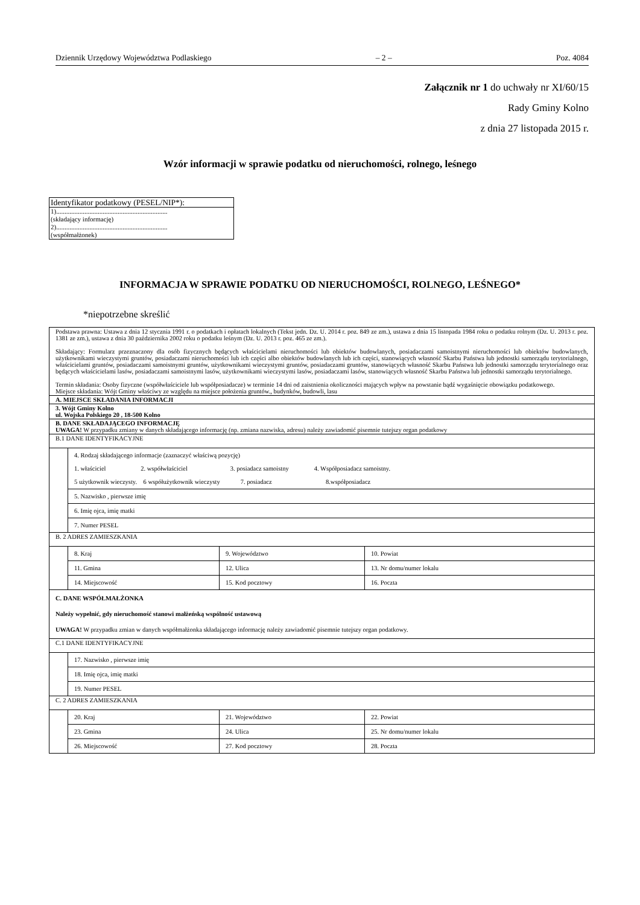Dziennik Urzędowy Województwa Podlaskiego – 2 – Poz. 4084
Załącznik nr 1 do uchwały nr XI/60/15
Rady Gminy Kolno
z dnia 27 listopada 2015 r.
Wzór informacji w sprawie podatku od nieruchomości, rolnego, leśnego
Identyfikator podatkowy (PESEL/NIP*):
1)...................................................................
(składający informację)
2)...................................................................
(współmałżonek)
INFORMACJA W SPRAWIE PODATKU OD NIERUCHOMOŚCI, ROLNEGO, LEŚNEGO*
*niepotrzebne skreślić
| Podstawa prawna: Ustawa z dnia 12 stycznia 1991 r. o podatkach i opłatach lokalnych (Tekst jedn. Dz. U. 2014 r. poz. 849 ze zm.), ustawa z dnia 15 listopada 1984 roku o podatku rolnym (Dz. U. 2013 r. poz. 1381 ze zm.), ustawa z dnia 30 października 2002 roku o podatku leśnym (Dz. U. 2013 r. poz. 465 ze zm.). Składający: Formularz przeznaczony dla osób fizycznych będących właścicielami nieruchomości lub obiektów budowlanych, posiadaczami samoistnymi nieruchomości lub obiektów budowlanych, użytkownikami wieczystymi gruntów, posiadaczami nieruchomości lub ich części albo obiektów budowlanych lub ich części, stanowiących własność Skarbu Państwa lub jednostki samorządu terytorialnego, właścicielami gruntów, posiadaczami samoistnymi gruntów, użytkownikami wieczystymi gruntów, posiadaczami gruntów, stanowiących własność Skarbu Państwa lub jednostki samorządu terytorialnego oraz będących właścicielami lasów, posiadaczami samoistnymi lasów, użytkownikami wieczystymi lasów, posiadaczami lasów, stanowiących własność Skarbu Państwa lub jednostki samorządu terytorialnego. Termin składania: Osoby fizyczne (współwłaściciele lub współposiadacze) w terminie 14 dni od zaistnienia okoliczności mających wpływ na powstanie bądź wygaśnięcie obowiązku podatkowego. Miejsce składania: Wójt Gminy właściwy ze względu na miejsce położenia gruntów., budynków, budowli, lasu |
| A. MIEJSCE SKŁADANIA INFORMACJI |
| 3. Wójt Gminy Kolno ul. Wojska Polskiego 20 , 18-500 Kolno |
| B. DANE SKŁADAJĄCEGO INFORMACJĘ UWAGA! W przypadku zmiany w danych składającego informację (np. zmiana nazwiska, adresu) należy zawiadomić pisemnie tutejszy organ podatkowy |
| B.1 DANE IDENTYFIKACYJNE |
| / 4. Rodzaj składającego informacje (zaznaczyć właściwą pozycję) 1. właściciel 2. współwłaściciel 3. posiadacz samoistny 4. Współposiadacz samoistny. 5 użytkownik wieczysty. 6 współużytkownik wieczysty 7. posiadacz 8.współposiadacz / / 5. Nazwisko , pierwsze imię / / 6. Imię ojca, imię matki / / 7. Numer PESEL / |
| B. 2 ADRES ZAMIESZKANIA |
| / 8. Kraj / 9. Województwo / 10. Powiat / / 11. Gmina / 12. Ulica / 13. Nr domu/numer lokalu / / 14. Miejscowość / 15. Kod pocztowy / 16. Poczta / |
| C. DANE WSPÓŁMAŁŻONKA Należy wypełnić, gdy nieruchomość stanowi małżeńską wspólność ustawową UWAGA! W przypadku zmian w danych współmałżonka składającego informację należy zawiadomić pisemnie tutejszy organ podatkowy. |
| C.1 DANE IDENTYFIKACYJNE |
| / 17. Nazwisko , pierwsze imię / / 18. Imię ojca, imię matki / / 19. Numer PESEL / |
| C. 2 ADRES ZAMIESZKANIA |
| / 20. Kraj / 21. Województwo / 22. Powiat / / 23. Gmina / 24. Ulica / 25. Nr domu/numer lokalu / / 26. Miejscowość / 27. Kod pocztowy / 28. Poczta / |